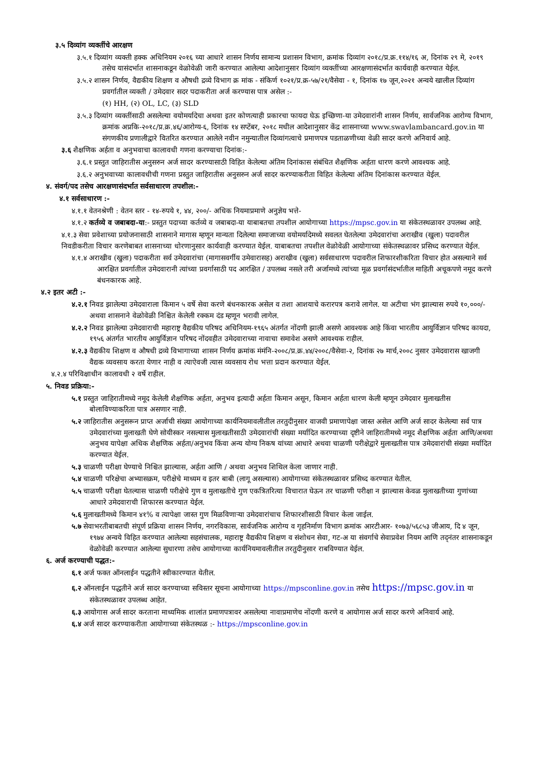३.५ दिव्यांग व्यक्तींचे आरक्षण
३.५.१ दिव्यांग व्यक्ती हक्क अधिनियम २०१६ च्या आधारे शासन निर्णय सामान्य प्रशासन विभाग, क्रमांक दिव्यांग २०१८/प्र.क्र.११४/१६ अ, दिनांक २९ मे, २०१९ तसेच यासंदर्भात शासनाकडून वेळोवेळी जारी करण्यात आलेल्या आदेशानुसार दिव्यांग व्यक्तींच्या आरक्षणासंदर्भात कार्यवाही करण्यात येईल.
३.५.२ शासन निर्णय, वैद्यकीय शिक्षण व औषधी द्रव्ये विभाग क्र मांक - संकिर्ण १०२१/प्र.क्र-५७/२१/वैसेवा - १, दिनांक १७ जून,२०२१ अन्वये खालील दिव्यांग प्रवर्गातील व्यक्ती / उमेदवार सदर पदाकरीता अर्ज करण्यास पात्र असेल :-
(१) HH, (२) OL, LC, (३) SLD
३.५.३ दिव्यांग व्यक्तींसाठी असलेल्या वयोमर्यादेचा अथवा इतर कोणत्याही प्रकारचा फायदा घेऊ इच्छिणा-या उमेदवारांनी शासन निर्णय, सार्वजनिक आरोग्य विभाग, क्रमांक अप्रकि-२०१८/प्र.क्र.४६/आरोग्य-६, दिनांक १४ सप्टेंबर, २०१८ मधील आदेशानुसार केंद्र शासनाच्या www.swavlambancard.gov.in या संगणकीय प्रणालीद्वारे वितरित करण्यात आलेले नवीन नमुन्यातील दिव्यांगत्वाचे प्रमाणपत्र पडताळणीच्या वेळी सादर करणे अनिवार्य आहे.
३.६ शैक्षणिक अर्हता व अनुभवाचा कालावधी गणना करण्याचा दिनांक:-
३.६.१ प्रस्तुत जाहिरातीस अनुसरुन अर्ज सादर करण्यासाठी विहित केलेल्या अंतिम दिनांकास संबंधित शैक्षणिक अर्हता धारण करणे आवश्यक आहे.
३.६.२ अनुभवाच्या कालावधीची गणना प्रस्तुत जाहिरातीस अनुसरुन अर्ज सादर करण्याकरीता विहित केलेल्या अंतिम दिनांकास करण्यात येईल.
४. संवर्ग/पद तसेच आरक्षणासंदर्भात सर्वसाधारण तपशील:-
४.१ सर्वसाधारण :-
४.१.१ वेतनश्रेणी : वेतन स्तर - १४-रुपये १, ४४, २००/- अधिक नियमाप्रमाणे अनुज्ञेय भत्ते-
४.१.२ कर्तव्ये व जबाबदा-या:- प्रस्तुत पदाच्या कर्तव्ये व जबाबदा-या याबाबतचा तपशील आयोगाच्या https://mpsc.gov.in या संकेतस्थळावर उपलब्ध आहे.
४.१.३ सेवा प्रवेशाच्या प्रयोजनासाठी शासनाने मागास म्हणून मान्यता दिलेल्या समाजाच्या वयोमर्यादेमध्ये सवलत घेतलेल्या उमेदवारांचा अराखीव (खुला) पदावरील निवडीकरीता विचार करणेबाबत शासनाच्या धोरणानुसार कार्यवाही करण्यात येईल. याबाबतचा तपशील वेळोवेळी आयोगाच्या संकेतस्थळावर प्रसिध्द करण्यात येईल.
४.१.४ अराखीव (खुला) पदाकरीता सर्व उमेदवारांचा (मागासवर्गीय उमेवारासह) अराखीव (खुला) सर्वसाधारण पदावरील शिफारशीकरिता विचार होत असल्याने सर्व आरक्षित प्रवर्गातील उमेदवारानी त्यांच्या प्रवर्गासाठी पद आरक्षित / उपलब्ध नसले तरी अर्जामध्ये त्यांच्या मूळ प्रवर्गासंदर्भातील माहिती अचूकपणे नमूद करणे बंधनकारक आहे.
४.२ इतर अटी :-
४.२.१ निवड झालेल्या उमेदवाराला किमान ५ वर्षे सेवा करणे बंधनकारक असेल व तशा आशयाचे करारपत्र करावे लागेल. या अटीचा भंग झाल्यास रुपये १०,०००/- अथवा शासनाने वेळोवेळी निश्चित केलेली रक्कम दंड म्हणून भरावी लागेल.
४.२.२ निवड झालेल्या उमेदवाराची महाराष्ट्र वैद्यकीय परिषद अधिनियम-१९६५ अंतर्गत नोंदणी झाली असणे आवश्यक आहे किंवा भारतीय आयुर्विज्ञान परिषद कायदा, १९५६ अंतर्गत भारतीय आयुर्विज्ञान परिषद नोंदवहीत उमेदवाराच्या नावाचा समावेश असणे आवश्यक राहील.
४.२.३ वैद्यकीय शिक्षण व औषधी द्रव्ये विभागाच्या शासन निर्णय क्रमांक मंमंनि-२००८/प्र.क्र.४४/२००८/वैसेवा-२, दिनांक २७ मार्च,२००८ नुसार उमेदवारास खाजगी वैद्यक व्यवसाय करता येणार नाही व त्याऐवजी त्यास व्यवसाय रोध भत्ता प्रदान करण्यात येईल.
४.२.४ परिविक्षाधीन कालावधी २ वर्षे राहील.
५. निवड प्रक्रिया:-
५.१ प्रस्तुत जाहिरातीमध्ये नमूद केलेली शैक्षणिक अर्हता, अनुभव इत्यादी अर्हता किमान असून, किमान अर्हता धारण केली म्हणून उमेदवार मुलाखतीस बोलाविण्याकरिता पात्र असणार नाही.
५.२ जाहिरातीस अनुसरून प्राप्त अर्जाची संख्या आयोगाच्या कार्यनियमावलीतील तरतुदीनुसार वाजवी प्रमाणापेक्षा जास्त असेल आणि अर्ज सादर केलेल्या सर्व पात्र उमेदवारांच्या मुलाखती घेणे सोयीस्कर नसल्यास मुलाखतीसाठी उमेदवारांची संख्या मर्यादित करण्याच्या दृष्टीने जाहिरातीमध्ये नमूद शैक्षणिक अर्हता आणि/अथवा अनुभव यापेक्षा अधिक शैक्षणिक अर्हता/अनुभव किंवा अन्य योग्य निकष यांच्या आधारे अथवा चाळणी परीक्षेद्वारे मुलाखतीस पात्र उमेदवारांची संख्या मर्यादित करण्यात येईल.
५.३ चाळणी परीक्षा घेण्याचे निश्चित झाल्यास, अर्हता आणि / अथवा अनुभव शिथिल केला जाणार नाही.
५.४ चाळणी परिक्षेचा अभ्यासक्रम, परीक्षेचे माध्यम व इतर बाबी (लागू असल्यास) आयोगाच्या संकेतस्थळावर प्रसिध्द करण्यात येतील.
५.५ चाळणी परीक्षा घेतल्यास चाळणी परीक्षेचे गुण व मुलाखतीचे गुण एकत्रितरित्या विचारात घेऊन तर चाळणी परीक्षा न झाल्यास केवळ मुलाखतीच्या गुणांच्या आधारे उमेदवाराची शिफारस करण्यात येईल.
५.६ मुलाखतीमध्ये किमान ४१% व त्यापेक्षा जास्त गुण मिळविणाऱ्या उमेदवारांचाच शिफारशीसाठी विचार केला जाईल.
५.७ सेवाभरतीबाबतची संपूर्ण प्रक्रिया शासन निर्णय, नगरविकास, सार्वजनिक आरोग्य व गृहनिर्माण विभाग क्रमांक आरटीआर- १०७३/५६८५३ जीआय, दि ४ जून, १९७४ अन्वये विहित करण्यात आलेल्या सहसंचालक, महाराष्ट्र वैद्यकीय शिक्षण व संशोधन सेवा, गट-अ या संवर्गाचे सेवाप्रवेश नियम आणि तद्नंतर शासनाकडून वेळोवेळी करण्यात आलेल्या सुधारणा तसेच आयोगाच्या कार्यनियमावलीतील तरतुदीनुसार राबविण्यात येईल.
६. अर्ज करण्याची पद्धत:-
६.१ अर्ज फक्त ऑनलाईन पद्धतीने स्वीकारण्यात येतील.
६.२ ऑनलाईन पद्धतीने अर्ज सादर करण्याच्या सविस्तर सूचना आयोगाच्या https://mpsconline.gov.in तसेच https://mpsc.gov.in या संकेतस्थळावर उपलब्ध आहेत.
६.३ आयोगास अर्ज सादर करताना माध्यमिक शालांत प्रमाणपत्रावर असलेल्या नावाप्रमाणेच नोंदणी करणे व आयोगास अर्ज सादर करणे अनिवार्य आहे.
६.४ अर्ज सादर करण्याकरीता आयोगाच्या संकेतस्थळ :- https://mpsconline.gov.in